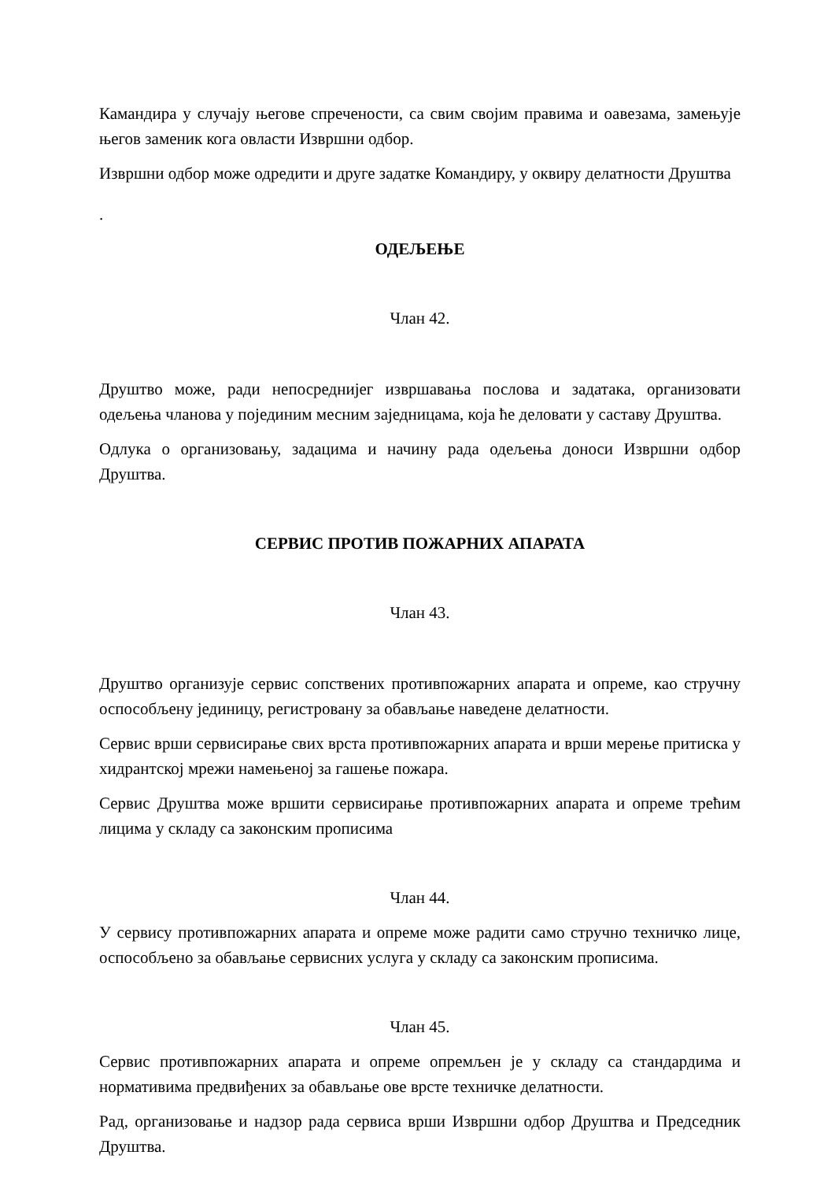Камандира у случају његове спречености, са свим својим правима и оавезама, замењује његов заменик кога овласти Извршни одбор.
Извршни одбор може одредити и друге задатке Командиру, у оквиру делатности Друштва
.
ОДЕЉЕЊЕ
Члан 42.
Друштво може, ради непосреднијег извршавања послова и задатака, организовати одељења чланова у појединим месним заједницама, која ће деловати у саставу Друштва.
Одлука о организовању, задацима и начину рада одељења доноси Извршни одбор Друштва.
СЕРВИС ПРОТИВ ПОЖАРНИХ АПАРАТА
Члан 43.
Друштво организује сервис сопствених противпожарних апарата и опреме, као стручну оспособљену јединицу, регистровану за обављање наведене делатности.
Сервис врши сервисирање свих врста противпожарних апарата и врши мерење притиска у хидрантској мрежи намењеној за гашење пожара.
Сервис Друштва може вршити сервисирање противпожарних апарата и опреме трећим лицима у складу са законским прописима
Члан 44.
У сервису противпожарних апарата и опреме може радити само стручно техничко лице, оспособљено за обављање сервисних услуга у складу са законским прописима.
Члан 45.
Сервис противпожарних апарата и опреме опремљен је у складу са стандардима и нормативима предвиђених за обављање ове врсте техничке делатности.
Рад, организовање и надзор рада сервиса врши Извршни одбор Друштва и Председник Друштва.